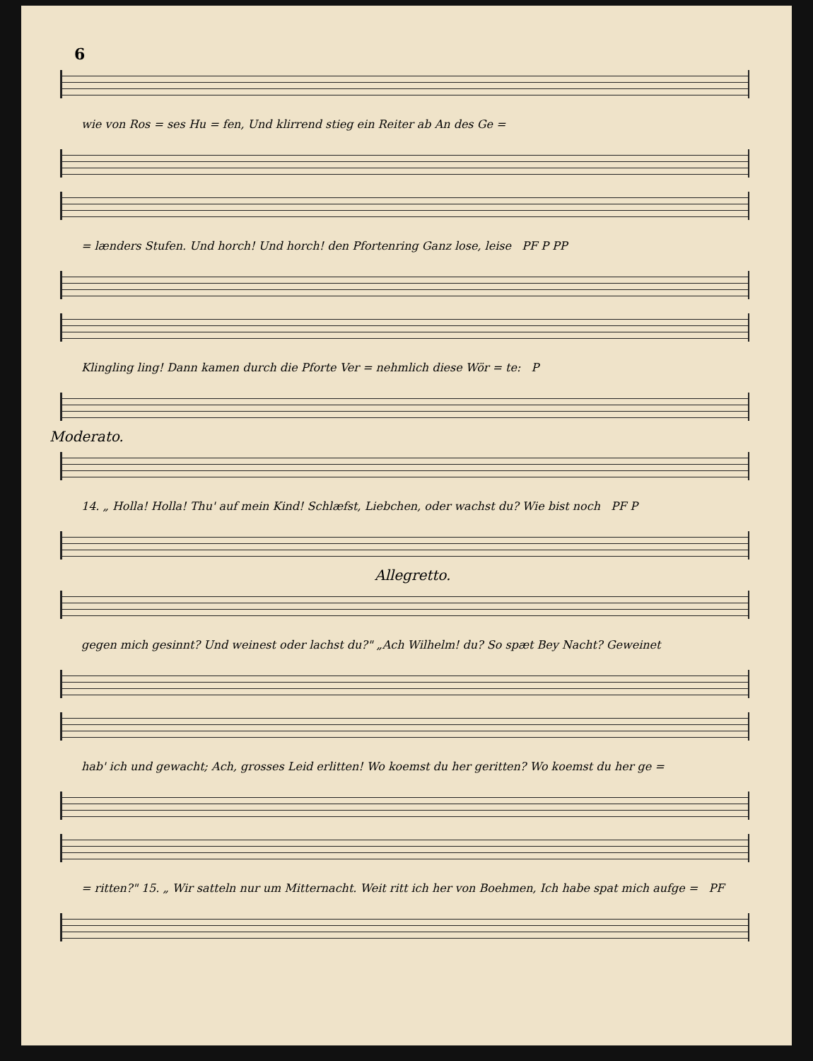6
wie von Ros = ses Hu = fen, Und klirrend stieg ein Reiter ab An des Ge =
= lænders Stufen. Und horch! Und horch! den Pfortenring Ganz lose, leise PF P PP
Klingling ling! Dann kamen durch die Pforte Ver = nehmlich diese Wör = te: P
Moderato.
14. „ Holla! Holla! Thu' auf mein Kind! Schlæfst, Liebchen, oder wachst du? Wie bist noch PF P
Allegretto.
gegen mich gesinnt? Und weinest oder lachst du?" „Ach Wilhelm! du? So spæt Bey Nacht? Geweinet
hab' ich und gewacht; Ach, grosses Leid erlitten! Wo koemst du her geritten? Wo koemst du her ge =
= ritten?" 15. „ Wir satteln nur um Mitternacht. Weit ritt ich her von Boehmen, Ich habe spat mich aufge = PF